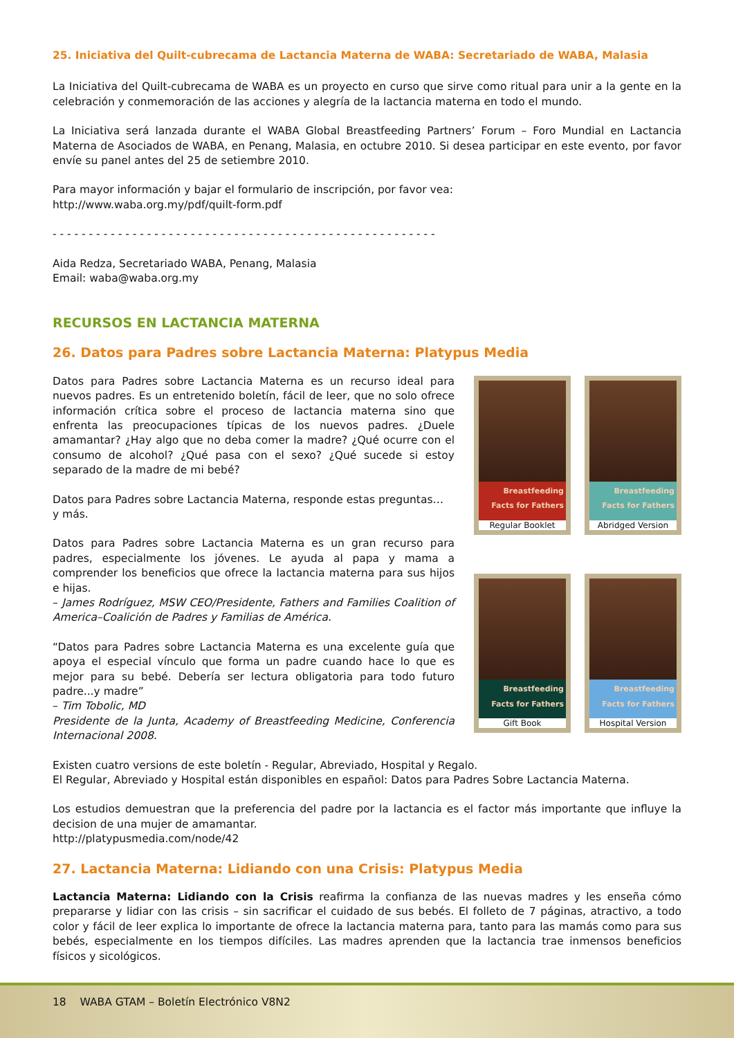25. Iniciativa del Quilt-cubrecama de Lactancia Materna de WABA: Secretariado de WABA, Malasia
La Iniciativa del Quilt-cubrecama de WABA es un proyecto en curso que sirve como ritual para unir a la gente en la celebración y conmemoración de las acciones y alegría de la lactancia materna en todo el mundo.
La Iniciativa será lanzada durante el WABA Global Breastfeeding Partners’ Forum – Foro Mundial en Lactancia Materna de Asociados de WABA, en Penang, Malasia, en octubre 2010. Si desea participar en este evento, por favor envíe su panel antes del 25 de setiembre 2010.
Para mayor información y bajar el formulario de inscripción, por favor vea:
http://www.waba.org.my/pdf/quilt-form.pdf
- - - - - - - - - - - - - - - - - - - - - - - - - - - - - - - - - - - - - - - - - - - - - - - - - - - - -
Aida Redza, Secretariado WABA, Penang, Malasia
Email: waba@waba.org.my
RECURSOS EN LACTANCIA MATERNA
26. Datos para Padres sobre Lactancia Materna: Platypus Media
Datos para Padres sobre Lactancia Materna es un recurso ideal para nuevos padres. Es un entretenido boletín, fácil de leer, que no solo ofrece información crítica sobre el proceso de lactancia materna sino que enfrenta las preocupaciones típicas de los nuevos padres. ¿Duele amamantar? ¿Hay algo que no deba comer la madre? ¿Qué ocurre con el consumo de alcohol? ¿Qué pasa con el sexo? ¿Qué sucede si estoy separado de la madre de mi bebé?
Datos para Padres sobre Lactancia Materna, responde estas preguntas…
y más.
Datos para Padres sobre Lactancia Materna es un gran recurso para padres, especialmente los jóvenes. Le ayuda al papa y mama a comprender los beneficios que ofrece la lactancia materna para sus hijos e hijas.
– James Rodríguez, MSW CEO/Presidente, Fathers and Families Coalition of America–Coalición de Padres y Familias de América.
“Datos para Padres sobre Lactancia Materna es una excelente guía que apoya el especial vínculo que forma un padre cuando hace lo que es mejor para su bebé. Debería ser lectura obligatoria para todo futuro padre...y madre”
– Tim Tobolic, MD
Presidente de la Junta, Academy of Breastfeeding Medicine, Conferencia Internacional 2008.
Breastfeeding Facts for Fathers
Regular Booklet
Breastfeeding Facts for Fathers
Abridged Version
Breastfeeding Facts for Fathers
Gift Book
Breastfeeding Facts for Fathers
Hospital Version
Existen cuatro versions de este boletín - Regular, Abreviado, Hospital y Regalo.
El Regular, Abreviado y Hospital están disponibles en español: Datos para Padres Sobre Lactancia Materna.
Los estudios demuestran que la preferencia del padre por la lactancia es el factor más importante que influye la decision de una mujer de amamantar.
http://platypusmedia.com/node/42
27. Lactancia Materna: Lidiando con una Crisis: Platypus Media
Lactancia Materna: Lidiando con la Crisis reafirma la confianza de las nuevas madres y les enseña cómo prepararse y lidiar con las crisis – sin sacrificar el cuidado de sus bebés. El folleto de 7 páginas, atractivo, a todo color y fácil de leer explica lo importante de ofrece la lactancia materna para, tanto para las mamás como para sus bebés, especialmente en los tiempos difíciles. Las madres aprenden que la lactancia trae inmensos beneficios físicos y sicológicos.
18 WABA GTAM – Boletín Electrónico V8N2